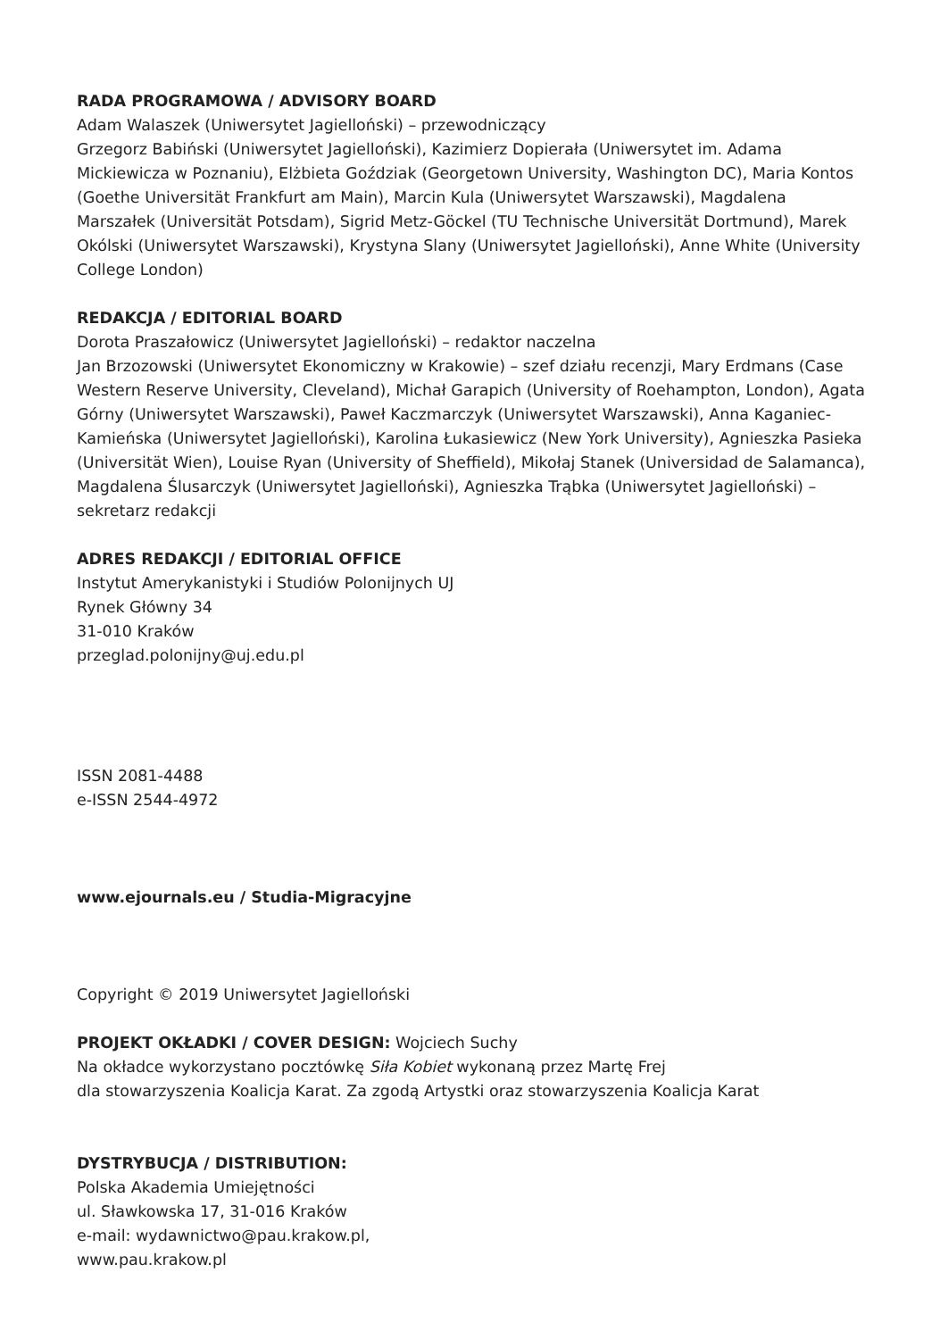RADA PROGRAMOWA / ADVISORY BOARD
Adam Walaszek (Uniwersytet Jagielloński) – przewodniczący
Grzegorz Babiński (Uniwersytet Jagielloński), Kazimierz Dopierała (Uniwersytet im. Adama Mickiewicza w Poznaniu), Elżbieta Goździak (Georgetown University, Washington DC), Maria Kontos (Goethe Universität Frankfurt am Main), Marcin Kula (Uniwersytet Warszawski), Magdalena Marszałek (Universität Potsdam), Sigrid Metz-Göckel (TU Technische Universität Dortmund), Marek Okólski (Uniwersytet Warszawski), Krystyna Slany (Uniwersytet Jagielloński), Anne White (University College London)
REDAKCJA / EDITORIAL BOARD
Dorota Praszałowicz (Uniwersytet Jagielloński) – redaktor naczelna
Jan Brzozowski (Uniwersytet Ekonomiczny w Krakowie) – szef działu recenzji, Mary Erdmans (Case Western Reserve University, Cleveland), Michał Garapich (University of Roehampton, London), Agata Górny (Uniwersytet Warszawski), Paweł Kaczmarczyk (Uniwersytet Warszawski), Anna Kaganiec-Kamieńska (Uniwersytet Jagielloński), Karolina Łukasiewicz (New York University), Agnieszka Pasieka (Universität Wien), Louise Ryan (University of Sheffield), Mikołaj Stanek (Universidad de Salamanca), Magdalena Ślusarczyk (Uniwersytet Jagielloński), Agnieszka Trąbka (Uniwersytet Jagielloński) – sekretarz redakcji
ADRES REDAKCJI / EDITORIAL OFFICE
Instytut Amerykanistyki i Studiów Polonijnych UJ
Rynek Główny 34
31-010 Kraków
przeglad.polonijny@uj.edu.pl
ISSN 2081-4488
e-ISSN 2544-4972
www.ejournals.eu / Studia-Migracyjne
Copyright © 2019 Uniwersytet Jagielloński
PROJEKT OKŁADKI / COVER DESIGN: Wojciech Suchy
Na okładce wykorzystano pocztówkę Siła Kobiet wykonaną przez Martę Frej
dla stowarzyszenia Koalicja Karat. Za zgodą Artystki oraz stowarzyszenia Koalicja Karat
DYSTRYBUCJA / DISTRIBUTION:
Polska Akademia Umiejętności
ul. Sławkowska 17, 31-016 Kraków
e-mail: wydawnictwo@pau.krakow.pl,
www.pau.krakow.pl